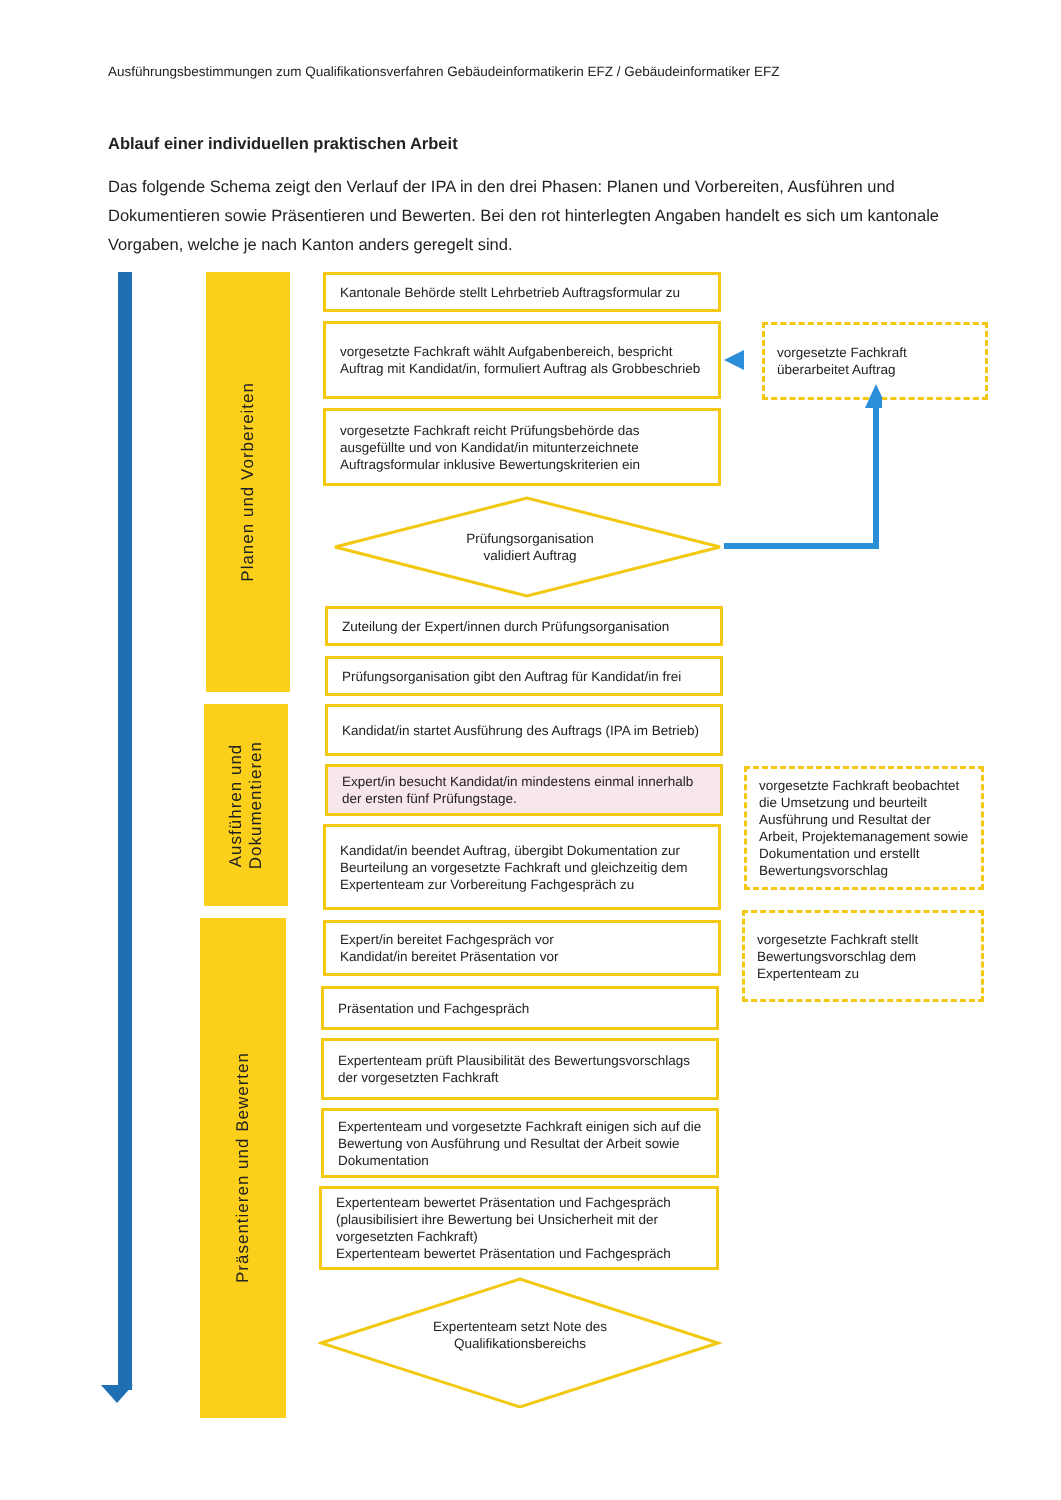Ausführungsbestimmungen zum Qualifikationsverfahren Gebäudeinformatikerin EFZ / Gebäudeinformatiker EFZ
Ablauf einer individuellen praktischen Arbeit
Das folgende Schema zeigt den Verlauf der IPA in den drei Phasen: Planen und Vorbereiten, Ausführen und Dokumentieren sowie Präsentieren und Bewerten. Bei den rot hinterlegten Angaben handelt es sich um kantonale Vorgaben, welche je nach Kanton anders geregelt sind.
Planen und Vorbereiten
Ausführen und
Dokumentieren
Präsentieren und Bewerten
Kantonale Behörde stellt Lehrbetrieb Auftragsformular zu
vorgesetzte Fachkraft wählt Aufgabenbereich, bespricht Auftrag mit Kandidat/in, formuliert Auftrag als Grobbeschrieb
vorgesetzte Fachkraft überarbeitet Auftrag
vorgesetzte Fachkraft reicht Prüfungsbehörde das ausgefüllte und von Kandidat/in mitunterzeichnete Auftragsformular inklusive Bewertungskriterien ein
Prüfungsorganisation
validiert Auftrag
Zuteilung der Expert/innen durch Prüfungsorganisation
Prüfungsorganisation gibt den Auftrag für Kandidat/in frei
Kandidat/in startet Ausführung des Auftrags (IPA im Betrieb)
Expert/in besucht Kandidat/in mindestens einmal innerhalb der ersten fünf Prüfungstage.
vorgesetzte Fachkraft beobachtet die Umsetzung und beurteilt Ausführung und Resultat der Arbeit, Projektemanagement sowie Dokumentation und erstellt Bewertungsvorschlag
Kandidat/in beendet Auftrag, übergibt Dokumentation zur Beurteilung an vorgesetzte Fachkraft und gleichzeitig dem Expertenteam zur Vorbereitung Fachgespräch zu
Expert/in bereitet Fachgespräch vor
Kandidat/in bereitet Präsentation vor
vorgesetzte Fachkraft stellt Bewertungsvorschlag dem Expertenteam zu
Präsentation und Fachgespräch
Expertenteam prüft Plausibilität des Bewertungsvorschlags der vorgesetzten Fachkraft
Expertenteam und vorgesetzte Fachkraft einigen sich auf die Bewertung von Ausführung und Resultat der Arbeit sowie Dokumentation
Expertenteam bewertet Präsentation und Fachgespräch (plausibilisiert ihre Bewertung bei Unsicherheit mit der vorgesetzten Fachkraft)
Expertenteam bewertet Präsentation und Fachgespräch
Expertenteam setzt Note des Qualifikationsbereichs